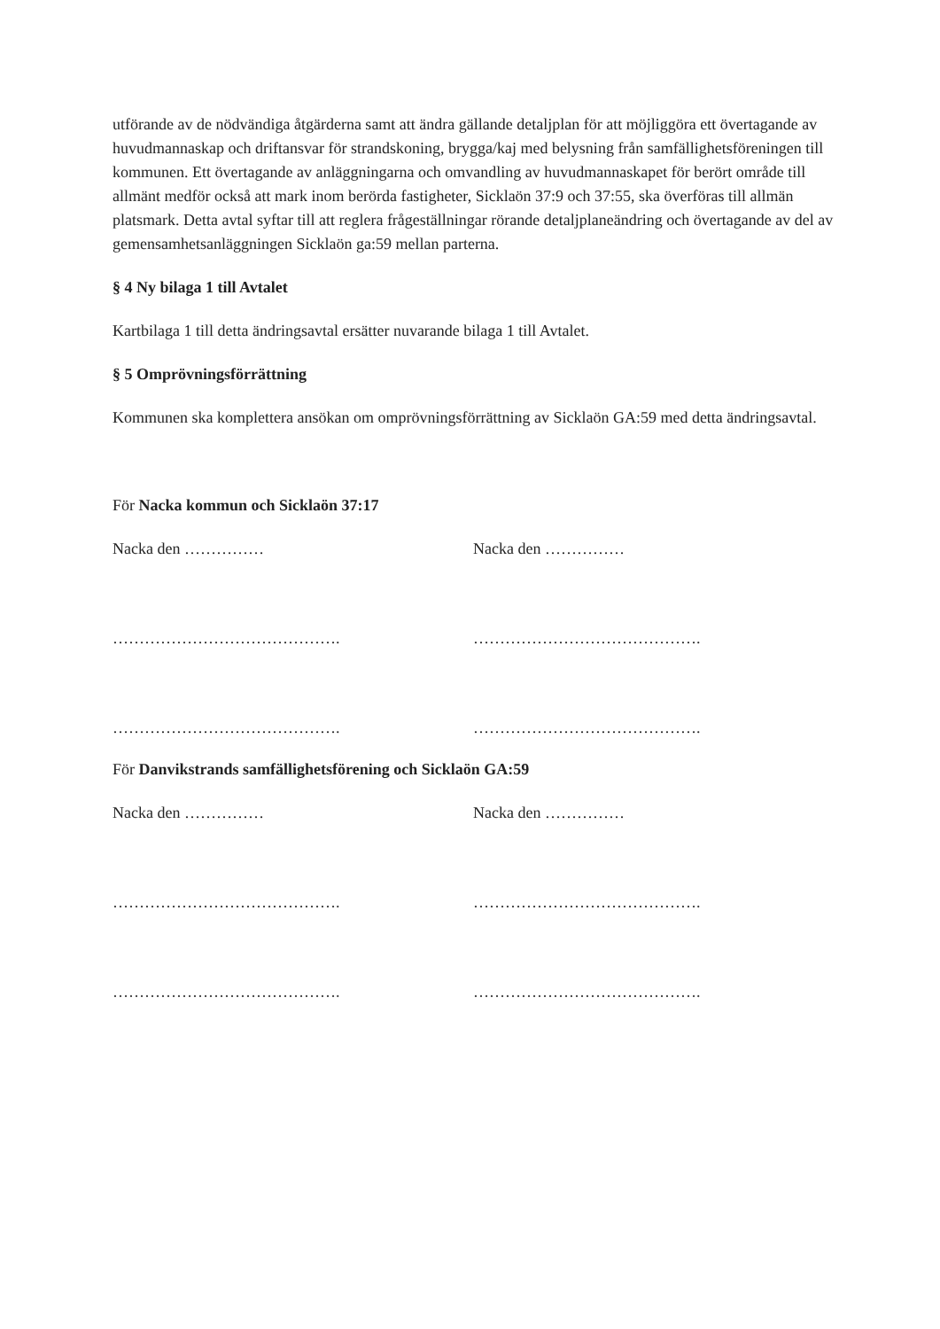utförande av de nödvändiga åtgärderna samt att ändra gällande detaljplan för att möjliggöra ett övertagande av huvudmannaskap och driftansvar för strandskoning, brygga/kaj med belysning från samfällighetsföreningen till kommunen. Ett övertagande av anläggningarna och omvandling av huvudmannaskapet för berört område till allmänt medför också att mark inom berörda fastigheter, Sicklaön 37:9 och 37:55, ska överföras till allmän platsmark. Detta avtal syftar till att reglera frågeställningar rörande detaljplaneändring och övertagande av del av gemensamhetsanläggningen Sicklaön ga:59 mellan parterna.
§ 4 Ny bilaga 1 till Avtalet
Kartbilaga 1 till detta ändringsavtal ersätter nuvarande bilaga 1 till Avtalet.
§ 5 Omprövningsförrättning
Kommunen ska komplettera ansökan om omprövningsförrättning av Sicklaön GA:59 med detta ändringsavtal.
För Nacka kommun och Sicklaön 37:17
Nacka den …………… Nacka den ……………
……………………………………. …………………………………….
……………………………………. …………………………………….
För Danvikstrands samfällighetsförening och Sicklaön GA:59
Nacka den …………… Nacka den ……………
……………………………………. …………………………………….
……………………………………. …………………………………….